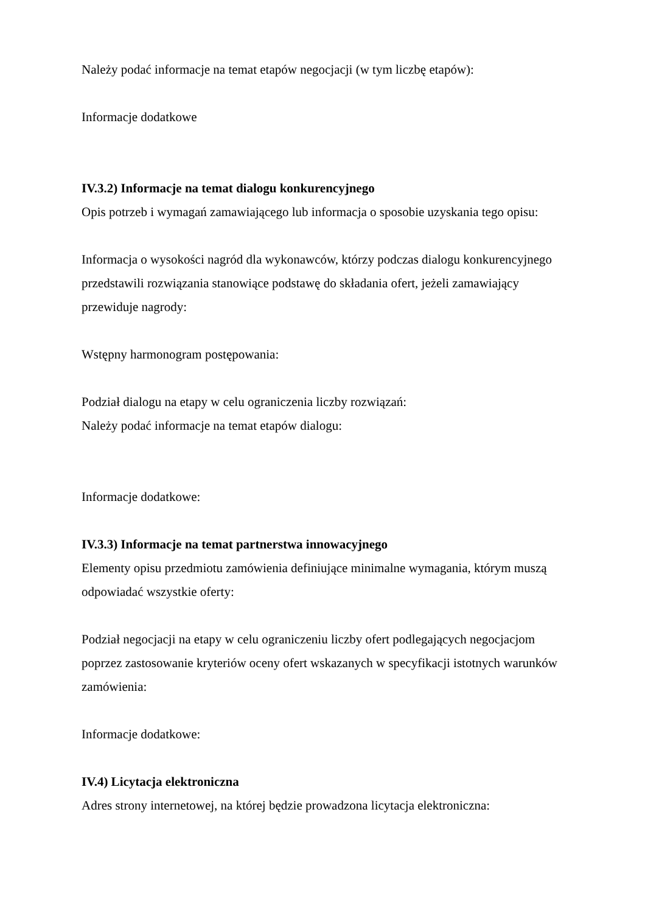Należy podać informacje na temat etapów negocjacji (w tym liczbę etapów):
Informacje dodatkowe
IV.3.2) Informacje na temat dialogu konkurencyjnego
Opis potrzeb i wymagań zamawiającego lub informacja o sposobie uzyskania tego opisu:
Informacja o wysokości nagród dla wykonawców, którzy podczas dialogu konkurencyjnego przedstawili rozwiązania stanowiące podstawę do składania ofert, jeżeli zamawiający przewiduje nagrody:
Wstępny harmonogram postępowania:
Podział dialogu na etapy w celu ograniczenia liczby rozwiązań:
Należy podać informacje na temat etapów dialogu:
Informacje dodatkowe:
IV.3.3) Informacje na temat partnerstwa innowacyjnego
Elementy opisu przedmiotu zamówienia definiujące minimalne wymagania, którym muszą odpowiadać wszystkie oferty:
Podział negocjacji na etapy w celu ograniczeniu liczby ofert podlegających negocjacjom poprzez zastosowanie kryteriów oceny ofert wskazanych w specyfikacji istotnych warunków zamówienia:
Informacje dodatkowe:
IV.4) Licytacja elektroniczna
Adres strony internetowej, na której będzie prowadzona licytacja elektroniczna: